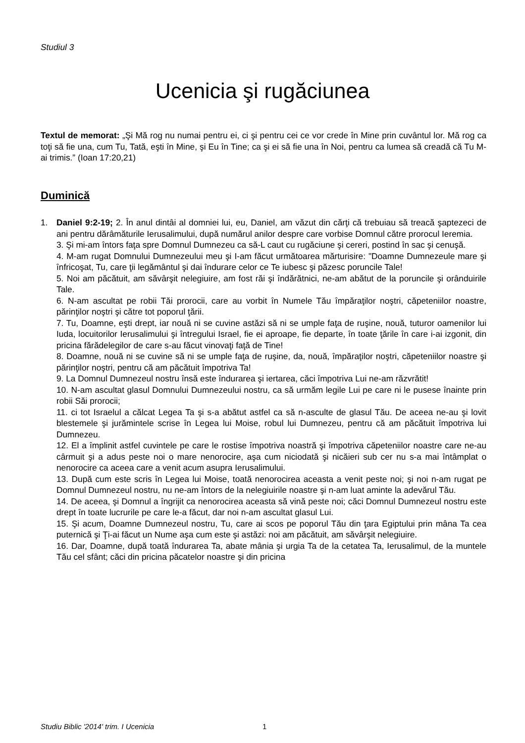Studiul 3
Ucenicia şi rugăciunea
Textul de memorat: „Şi Mă rog nu numai pentru ei, ci şi pentru cei ce vor crede în Mine prin cuvântul lor. Mă rog ca toţi să fie una, cum Tu, Tată, eşti în Mine, şi Eu în Tine; ca şi ei să fie una în Noi, pentru ca lumea să creadă că Tu M-ai trimis.” (Ioan 17:20,21)
Duminică
1.
Daniel 9:2-19; 2. În anul dintâi al domniei lui, eu, Daniel, am văzut din cărţi că trebuiau să treacă şaptezeci de ani pentru dărâmăturile Ierusalimului, după numărul anilor despre care vorbise Domnul către prorocul Ieremia.
3. Şi mi-am întors faţa spre Domnul Dumnezeu ca să-L caut cu rugăciune şi cereri, postind în sac şi cenuşă.
4. M-am rugat Domnului Dumnezeului meu şi I-am făcut următoarea mărturisire: "Doamne Dumnezeule mare şi înfricoşat, Tu, care ţii legământul şi dai îndurare celor ce Te iubesc şi păzesc poruncile Tale!
5. Noi am păcătuit, am săvârşit nelegiuire, am fost răi şi îndărătnici, ne-am abătut de la poruncile şi orânduirile Tale.
6. N-am ascultat pe robii Tăi prorocii, care au vorbit în Numele Tău împăraţilor noştri, căpeteniilor noastre, părinţilor noştri şi către tot poporul ţării.
7. Tu, Doamne, eşti drept, iar nouă ni se cuvine astăzi să ni se umple faţa de ruşine, nouă, tuturor oamenilor lui Iuda, locuitorilor Ierusalimului şi întregului Israel, fie ei aproape, fie departe, în toate ţările în care i-ai izgonit, din pricina fărădelegilor de care s-au făcut vinovaţi faţă de Tine!
8. Doamne, nouă ni se cuvine să ni se umple faţa de ruşine, da, nouă, împăraţilor noştri, căpeteniilor noastre şi părinţilor noştri, pentru că am păcătuit împotriva Ta!
9. La Domnul Dumnezeul nostru însă este îndurarea şi iertarea, căci împotriva Lui ne-am răzvrătit!
10. N-am ascultat glasul Domnului Dumnezeului nostru, ca să urmăm legile Lui pe care ni le pusese înainte prin robii Săi prorocii;
11. ci tot Israelul a călcat Legea Ta şi s-a abătut astfel ca să n-asculte de glasul Tău. De aceea ne-au şi lovit blestemele şi jurămintele scrise în Legea lui Moise, robul lui Dumnezeu, pentru că am păcătuit împotriva lui Dumnezeu.
12. El a împlinit astfel cuvintele pe care le rostise împotriva noastră şi împotriva căpeteniilor noastre care ne-au cârmuit şi a adus peste noi o mare nenorocire, aşa cum niciodată şi nicăieri sub cer nu s-a mai întâmplat o nenorocire ca aceea care a venit acum asupra Ierusalimului.
13. După cum este scris în Legea lui Moise, toată nenorocirea aceasta a venit peste noi; şi noi n-am rugat pe Domnul Dumnezeul nostru, nu ne-am întors de la nelegiuirile noastre şi n-am luat aminte la adevărul Tău.
14. De aceea, şi Domnul a îngrijit ca nenorocirea aceasta să vină peste noi; căci Domnul Dumnezeul nostru este drept în toate lucrurile pe care le-a făcut, dar noi n-am ascultat glasul Lui.
15. Şi acum, Doamne Dumnezeul nostru, Tu, care ai scos pe poporul Tău din ţara Egiptului prin mâna Ta cea puternică şi Ţi-ai făcut un Nume aşa cum este şi astăzi: noi am păcătuit, am săvârşit nelegiuire.
16. Dar, Doamne, după toată îndurarea Ta, abate mânia şi urgia Ta de la cetatea Ta, Ierusalimul, de la muntele Tău cel sfânt; căci din pricina păcatelor noastre şi din pricina
Studiu Biblic '2014' trim. I Ucenicia
1